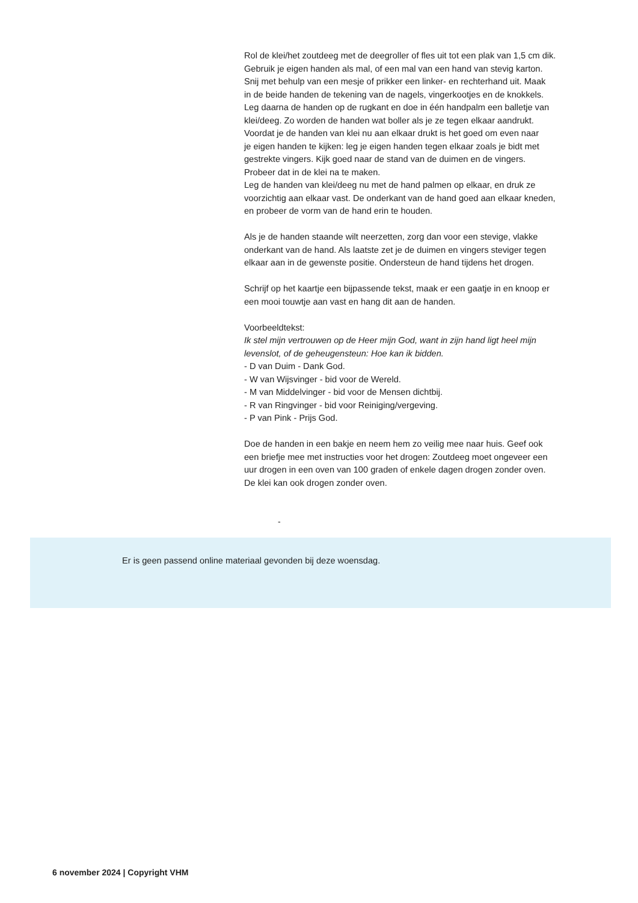Rol de klei/het zoutdeeg met de deegroller of fles uit tot een plak van 1,5 cm dik.
Gebruik je eigen handen als mal, of een mal van een hand van stevig karton.
Snij met behulp van een mesje of prikker een linker- en rechterhand uit. Maak
in de beide handen de tekening van de nagels, vingerkootjes en de knokkels.
Leg daarna de handen op de rugkant en doe in één handpalm een balletje van
klei/deeg. Zo worden de handen wat boller als je ze tegen elkaar aandrukt.
Voordat je de handen van klei nu aan elkaar drukt is het goed om even naar
je eigen handen te kijken: leg je eigen handen tegen elkaar zoals je bidt met
gestrekte vingers. Kijk goed naar de stand van de duimen en de vingers.
Probeer dat in de klei na te maken.
Leg de handen van klei/deeg nu met de hand palmen op elkaar, en druk ze
voorzichtig aan elkaar vast. De onderkant van de hand goed aan elkaar kneden,
en probeer de vorm van de hand erin te houden.
Als je de handen staande wilt neerzetten, zorg dan voor een stevige, vlakke
onderkant van de hand. Als laatste zet je de duimen en vingers steviger tegen
elkaar aan in de gewenste positie. Ondersteun de hand tijdens het drogen.
Schrijf op het kaartje een bijpassende tekst, maak er een gaatje in en knoop er
een mooi touwtje aan vast en hang dit aan de handen.
Voorbeeldtekst:
Ik stel mijn vertrouwen op de Heer mijn God, want in zijn hand ligt heel mijn
levenslot, of de geheugensteun: Hoe kan ik bidden.
- D van Duim - Dank God.
- W van Wijsvinger - bid voor de Wereld.
- M van Middelvinger - bid voor de Mensen dichtbij.
- R van Ringvinger - bid voor Reiniging/vergeving.
- P van Pink - Prijs God.
Doe de handen in een bakje en neem hem zo veilig mee naar huis. Geef ook
een briefje mee met instructies voor het drogen: Zoutdeeg moet ongeveer een
uur drogen in een oven van 100 graden of enkele dagen drogen zonder oven.
De klei kan ook drogen zonder oven.
-
Er is geen passend online materiaal gevonden bij deze woensdag.
6 november 2024 | Copyright VHM